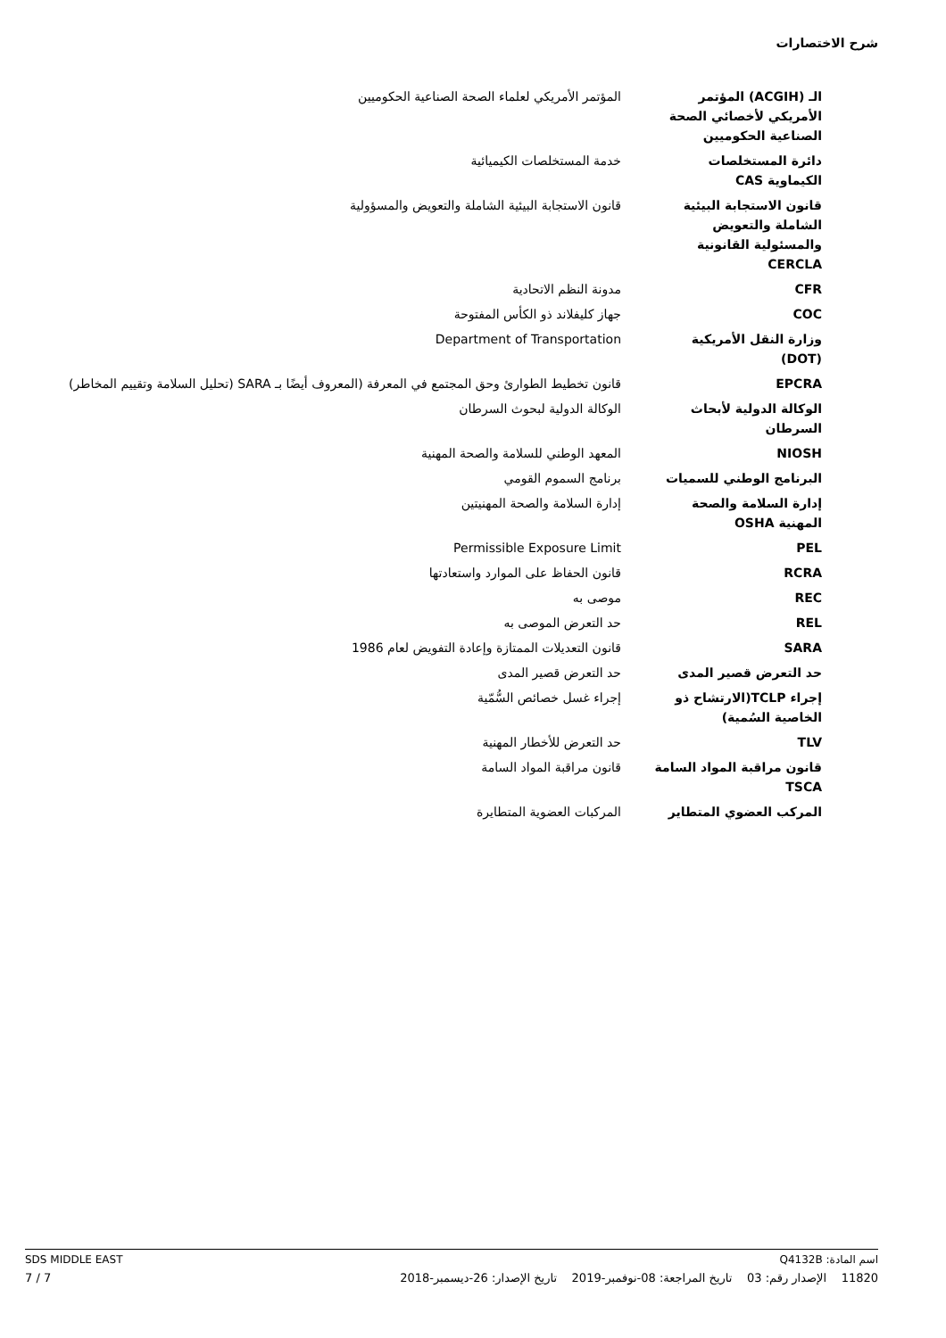شرح الاختصارات
| الـ (ACGIH) المؤتمر الأمريكي لأخصائي الصحة الصناعية الحكوميين | المؤتمر الأمريكي لعلماء الصحة الصناعية الحكوميين |
| دائرة المستخلصات الكيماوية CAS | خدمة المستخلصات الكيميائية |
| قانون الاستجابة البيئية الشاملة والتعويض والمسئولية القانونية CERCLA | قانون الاستجابة البيئية الشاملة والتعويض والمسؤولية |
| CFR | مدونة النظم الاتحادية |
| COC | جهاز كليفلاند ذو الكأس المفتوحة |
| وزارة النقل الأمريكية (DOT) | Department of Transportation |
| EPCRA | قانون تخطيط الطوارئ وحق المجتمع في المعرفة (المعروف أيضًا بـ SARA (تحليل السلامة وتقييم المخاطر) |
| الوكالة الدولية لأبحاث السرطان | الوكالة الدولية لبحوث السرطان |
| NIOSH | المعهد الوطني للسلامة والصحة المهنية |
| البرنامج الوطني للسميات | برنامج السموم القومي |
| إدارة السلامة والصحة المهنية OSHA | إدارة السلامة والصحة المهنيتين |
| PEL | Permissible Exposure Limit |
| RCRA | قانون الحفاظ على الموارد واستعادتها |
| REC | موصى به |
| REL | حد التعرض الموصى به |
| SARA | قانون التعديلات الممتازة وإعادة التفويض لعام 1986 |
| حد التعرض قصير المدى | حد التعرض قصير المدى |
| إجراء TCLP(الارتشاح ذو الخاصية السُمية) | إجراء غسل خصائص السُّمّية |
| TLV | حد التعرض للأخطار المهنية |
| قانون مراقبة المواد السامة TSCA | قانون مراقبة المواد السامة |
| المركب العضوي المتطاير | المركبات العضوية المتطايرة |
اسم المادة: Q4132B SDS MIDDLE EAST
11820 الإصدار رقم: 03 تاريخ المراجعة: 08-نوفمبر-2019 تاريخ الإصدار: 26-ديسمبر-2018 7 / 7